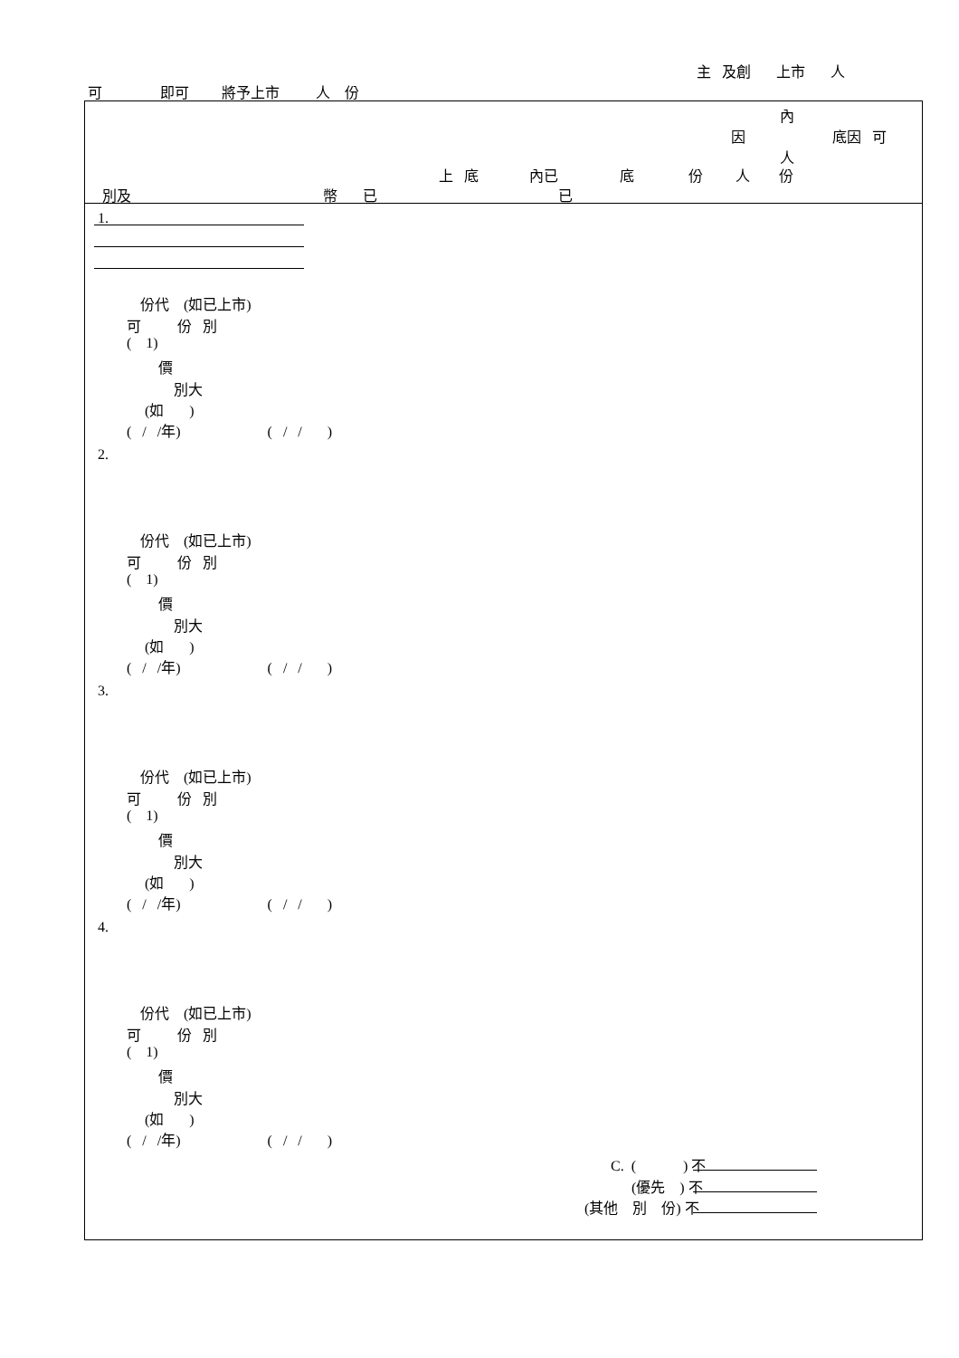主 及創 上市 人
可 即可 將予上市 人 份
內
因 底因 可
人
上 底 內已 底 份 人 份
別及 幣 已 已
1.
份代 (如已上市)
可 份 別
( 1)
價
別大
(如 )
( / /年) ( / / )
2.
份代 (如已上市)
可 份 別
( 1)
價
別大
(如 )
( / /年) ( / / )
3.
份代 (如已上市)
可 份 別
( 1)
價
別大
(如 )
( / /年) ( / / )
4.
份代 (如已上市)
可 份 別
( 1)
價
別大
(如 )
( / /年) ( / / )
C. ( ) 不
(優先 ) 不
(其他 別 份) 不